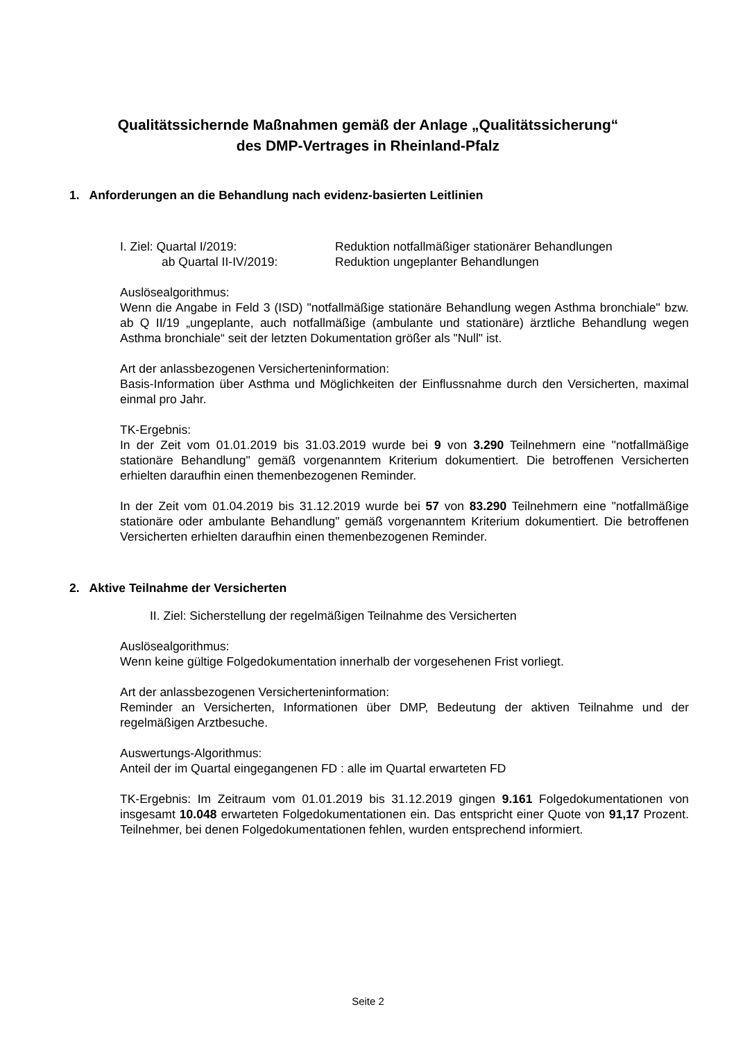Qualitätssichernde Maßnahmen gemäß der Anlage „Qualitätssicherung“
des DMP-Vertrages in Rheinland-Pfalz
1. Anforderungen an die Behandlung nach evidenz-basierten Leitlinien
I. Ziel: Quartal I/2019: Reduktion notfallmäßiger stationärer Behandlungen
ab Quartal II-IV/2019: Reduktion ungeplanter Behandlungen
Auslösealgorithmus:
Wenn die Angabe in Feld 3 (ISD) "notfallmäßige stationäre Behandlung wegen Asthma bronchiale" bzw. ab Q II/19 „ungeplante, auch notfallmäßige (ambulante und stationäre) ärztliche Behandlung wegen Asthma bronchiale“ seit der letzten Dokumentation größer als "Null" ist.
Art der anlassbezogenen Versicherteninformation:
Basis-Information über Asthma und Möglichkeiten der Einflussnahme durch den Versicherten, maximal einmal pro Jahr.
TK-Ergebnis:
In der Zeit vom 01.01.2019 bis 31.03.2019 wurde bei 9 von 3.290 Teilnehmern eine "notfallmäßige stationäre Behandlung" gemäß vorgenanntem Kriterium dokumentiert. Die betroffenen Versicherten erhielten daraufhin einen themenbezogenen Reminder.
In der Zeit vom 01.04.2019 bis 31.12.2019 wurde bei 57 von 83.290 Teilnehmern eine "notfallmäßige stationäre oder ambulante Behandlung" gemäß vorgenanntem Kriterium dokumentiert. Die betroffenen Versicherten erhielten daraufhin einen themenbezogenen Reminder.
2. Aktive Teilnahme der Versicherten
II. Ziel: Sicherstellung der regelmäßigen Teilnahme des Versicherten
Auslösealgorithmus:
Wenn keine gültige Folgedokumentation innerhalb der vorgesehenen Frist vorliegt.
Art der anlassbezogenen Versicherteninformation:
Reminder an Versicherten, Informationen über DMP, Bedeutung der aktiven Teilnahme und der regelmäßigen Arztbesuche.
Auswertungs-Algorithmus:
Anteil der im Quartal eingegangenen FD : alle im Quartal erwarteten FD
TK-Ergebnis: Im Zeitraum vom 01.01.2019 bis 31.12.2019 gingen 9.161 Folgedokumentationen von insgesamt 10.048 erwarteten Folgedokumentationen ein. Das entspricht einer Quote von 91,17 Prozent. Teilnehmer, bei denen Folgedokumentationen fehlen, wurden entsprechend informiert.
Seite 2